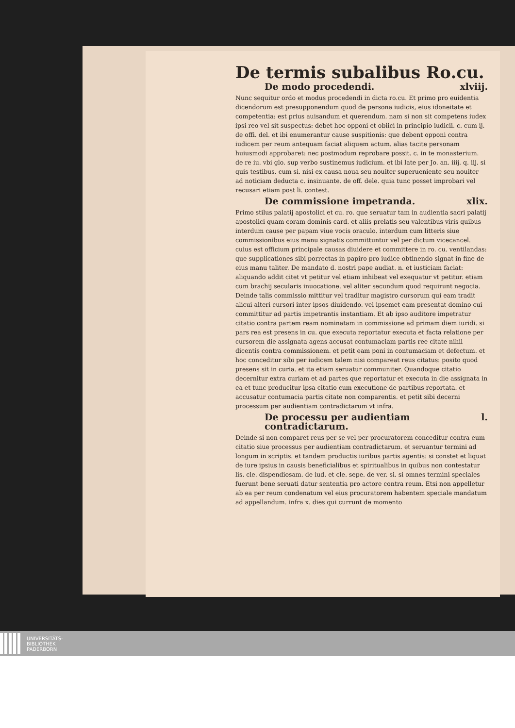De termis subalibus Ro.cu.
De modo procedendi. xlviij.
Nunc sequitur ordo et modus procedendi in dicta ro.cu. Et primo pro euidentia dicendorum est presupponendum quod de persona iudicis, eius idoneitate et competentia: est prius auisandum et querendum. nam si non sit competens iudex ipsi reo vel sit suspectus: debet hoc opponi et obiici in principio iudicii. c. cum ij. de offi. del. et ibi enumerantur cause suspitionis: que debent opponi contra iudicem per reum antequam faciat aliquem actum. alias tacite personam huiusmodi approbaret: nec postmodum reprobare possit. c. in te monasterium. de re iu. vbi glo. sup verbo sustinemus iudicium. et ibi late per Jo. an. iiij. q. iij. si quis testibus. cum si. nisi ex causa noua seu nouiter superueniente seu nouiter ad noticiam deducta c. insinuante. de off. dele. quia tunc posset improbari vel recusari etiam post li. contest.
De commissione impetranda. xlix.
Primo stilus palatij apostolici et cu. ro. que seruatur tam in audientia sacri palatij apostolici quam coram dominis card. et aliis prelatis seu valentibus viris quibus interdum cause per papam viue vocis oraculo. interdum cum litteris siue commissionibus eius manu signatis committuntur vel per dictum vicecancel. cuius est officium principale causas diuidere et committere in ro. cu. ventilandas: que supplicationes sibi porrectas in papiro pro iudice obtinendo signat in fine de eius manu taliter. De mandato d. nostri pape audiat. n. et iusticiam faciat: aliquando addit citet vt petitur vel etiam inhibeat vel exequatur vt petitur. etiam cum brachij secularis inuocatione. vel aliter secundum quod requirunt negocia. Deinde talis commissio mittitur vel traditur magistro cursorum qui eam tradit alicui alteri cursori inter ipsos diuidendo. vel ipsemet eam presentat domino cui committitur ad partis impetrantis instantiam. Et ab ipso auditore impetratur citatio contra partem ream nominatam in commissione ad primam diem iuridi. si pars rea est presens in cu. que executa reportatur executa et facta relatione per cursorem die assignata agens accusat contumaciam partis ree citate nihil dicentis contra commissionem. et petit eam poni in contumaciam et defectum. et hoc conceditur sibi per iudicem talem nisi compareat reus citatus: posito quod presens sit in curia. et ita etiam seruatur communiter. Quandoque citatio decernitur extra curiam et ad partes que reportatur et executa in die assignata in ea et tunc producitur ipsa citatio cum executione de partibus reportata. et accusatur contumacia partis citate non comparentis. et petit sibi decerni processum per audientiam contradictarum vt infra.
De processu per audientiam contradictarum. l.
Deinde si non comparet reus per se vel per procuratorem conceditur contra eum citatio siue processus per audientiam contradictarum. et seruantur termini ad longum in scriptis. et tandem productis iuribus partis agentis: si constet et liquat de iure ipsius in causis beneficialibus et spiritualibus in quibus non contestatur lis. cle. dispendiosam. de iud. et cle. sepe. de ver. si. si omnes termini speciales fuerunt bene seruati datur sententia pro actore contra reum. Etsi non appelletur ab ea per reum condenatum vel eius procuratorem habentem speciale mandatum ad appellandum. infra x. dies qui currunt de momento
UNIVERSITÄTS-
BIBLIOTHEK
PADERBORN